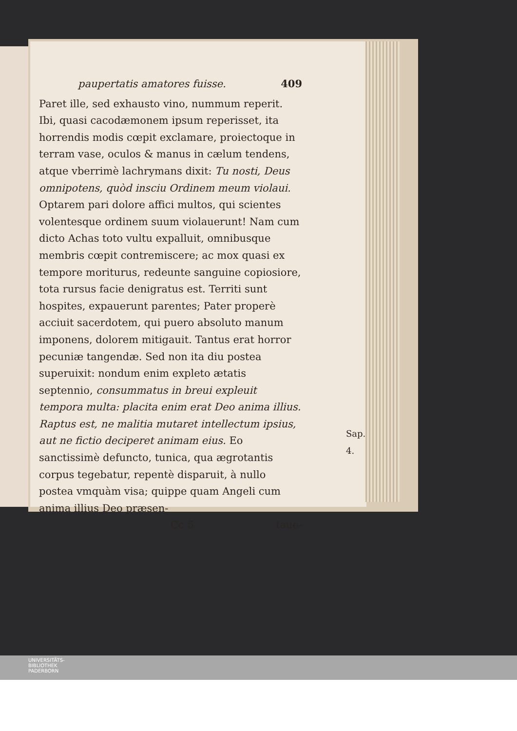paupertatis amatores fuisse. 409
Paret ille, sed exhausto vino, nummum reperit. Ibi, quasi cacodæmonem ipsum reperisset, ita horrendis modis cœpit exclamare, proiectoque in terram vase, oculos & manus in cælum tendens, atque vberrimè lachrymans dixit: Tu nosti, Deus omnipotens, quòd insciu Ordinem meum violaui. Optarem pari dolore affici multos, qui scientes volentesque ordinem suum violauerunt! Nam cum dicto Achas toto vultu expalluit, omnibusque membris cœpit contremiscere; ac mox quasi ex tempore moriturus, redeunte sanguine copiosiore, tota rursus facie denigratus est. Territi sunt hospites, expauerunt parentes; Pater properè acciuit sacerdotem, qui puero absoluto manum imponens, dolorem mitigauit. Tantus erat horror pecuniæ tangendæ. Sed non ita diu postea superuixit: nondum enim expleto ætatis septennio, consummatus in breui expleuit tempora multa: placita enim erat Deo anima illius. Raptus est, ne malitia mutaret intellectum ipsius, aut ne fictio deciperet animam eius. Eo sanctissimè defuncto, tunica, qua ægrotantis corpus tegebatur, repentè disparuit, à nullo postea vmquàm visa; quippe quam Angeli cum anima illius Deo præsen-
Cc 5 taue-
Sap. 4.
UNIVERSITÄTS-
BIBLIOTHEK
PADERBORN